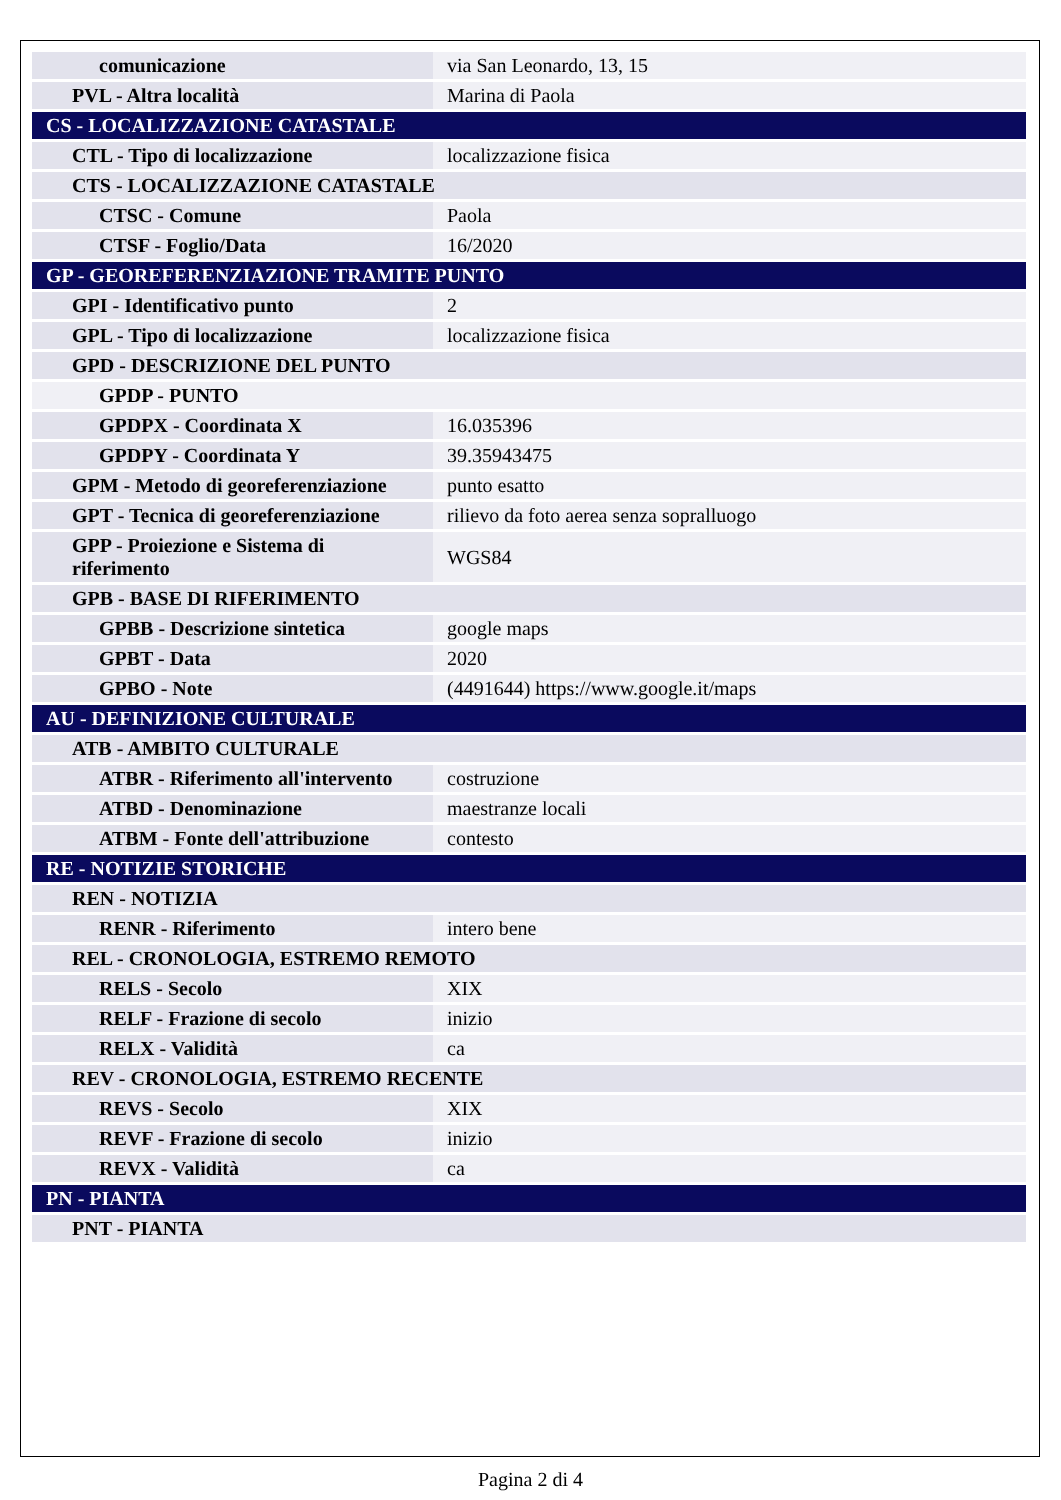| comunicazione | via San Leonardo, 13, 15 |
| PVL - Altra località | Marina di Paola |
| CS - LOCALIZZAZIONE CATASTALE | |
| CTL - Tipo di localizzazione | localizzazione fisica |
| CTS - LOCALIZZAZIONE CATASTALE | |
| CTSC - Comune | Paola |
| CTSF - Foglio/Data | 16/2020 |
| GP - GEOREFERENZIAZIONE TRAMITE PUNTO | |
| GPI - Identificativo punto | 2 |
| GPL - Tipo di localizzazione | localizzazione fisica |
| GPD - DESCRIZIONE DEL PUNTO | |
| GPDP - PUNTO | |
| GPDPX - Coordinata X | 16.035396 |
| GPDPY - Coordinata Y | 39.35943475 |
| GPM - Metodo di georeferenziazione | punto esatto |
| GPT - Tecnica di georeferenziazione | rilievo da foto aerea senza sopralluogo |
| GPP - Proiezione e Sistema di riferimento | WGS84 |
| GPB - BASE DI RIFERIMENTO | |
| GPBB - Descrizione sintetica | google maps |
| GPBT - Data | 2020 |
| GPBO - Note | (4491644) https://www.google.it/maps |
| AU - DEFINIZIONE CULTURALE | |
| ATB - AMBITO CULTURALE | |
| ATBR - Riferimento all'intervento | costruzione |
| ATBD - Denominazione | maestranze locali |
| ATBM - Fonte dell'attribuzione | contesto |
| RE - NOTIZIE STORICHE | |
| REN - NOTIZIA | |
| RENR - Riferimento | intero bene |
| REL - CRONOLOGIA, ESTREMO REMOTO | |
| RELS - Secolo | XIX |
| RELF - Frazione di secolo | inizio |
| RELX - Validità | ca |
| REV - CRONOLOGIA, ESTREMO RECENTE | |
| REVS - Secolo | XIX |
| REVF - Frazione di secolo | inizio |
| REVX - Validità | ca |
| PN - PIANTA | |
| PNT - PIANTA | |
Pagina 2 di 4